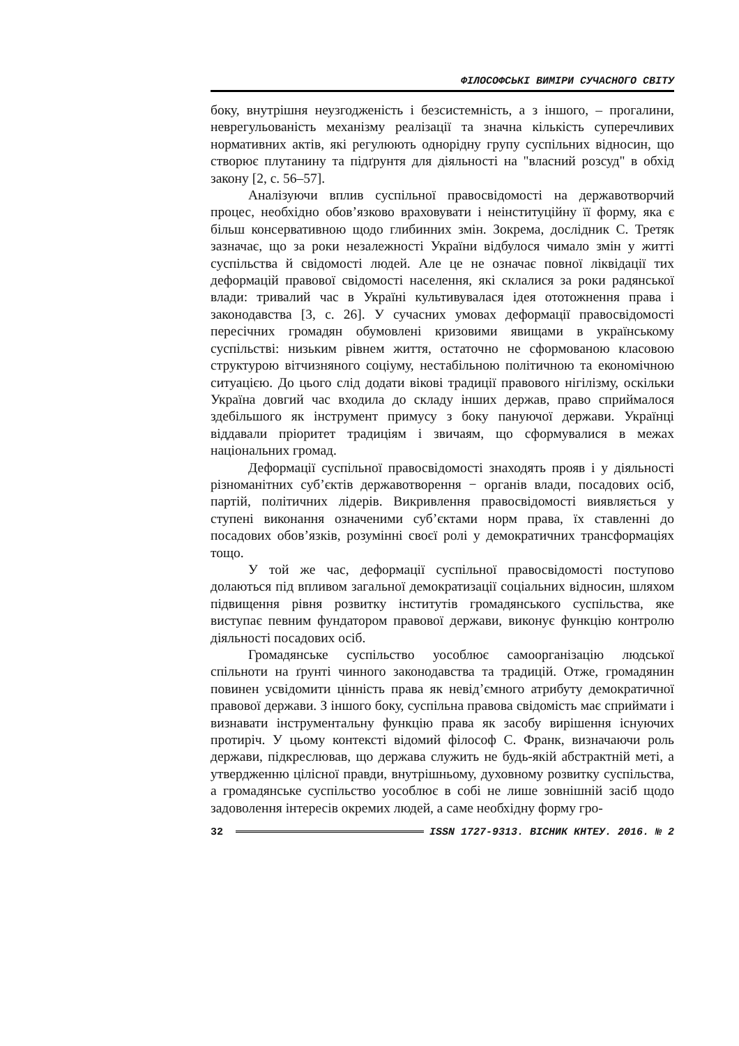ФІЛОСОФСЬКІ ВИМІРИ СУЧАСНОГО СВІТУ
боку, внутрішня неузгодженість і безсистемність, а з іншого, – прогалини, неврегульованість механізму реалізації та значна кількість суперечливих нормативних актів, які регулюють однорідну групу суспільних відносин, що створює плутанину та підґрунтя для діяльності на "власний розсуд" в обхід закону [2, с. 56–57].
Аналізуючи вплив суспільної правосвідомості на державотворчий процес, необхідно обов’язково враховувати і неінституційну її форму, яка є більш консервативною щодо глибинних змін. Зокрема, дослідник С. Третяк зазначає, що за роки незалежності України відбулося чимало змін у житті суспільства й свідомості людей. Але це не означає повної ліквідації тих деформацій правової свідомості населення, які склалися за роки радянської влади: тривалий час в Україні культивувалася ідея ототожнення права і законодавства [3, с. 26]. У сучасних умовах деформації правосвідомості пересічних громадян обумовлені кризовими явищами в українському суспільстві: низьким рівнем життя, остаточно не сформованою класовою структурою вітчизняного соціуму, нестабільною політичною та економічною ситуацією. До цього слід додати вікові традиції правового нігілізму, оскільки Україна довгий час входила до складу інших держав, право сприймалося здебільшого як інструмент примусу з боку пануючої держави. Українці віддавали пріоритет традиціям і звичаям, що сформувалися в межах національних громад.
Деформації суспільної правосвідомості знаходять прояв і у діяльності різноманітних суб’єктів державотворення − органів влади, посадових осіб, партій, політичних лідерів. Викривлення правосвідомості виявляється у ступені виконання означеними суб’єктами норм права, їх ставленні до посадових обов’язків, розумінні своєї ролі у демократичних трансформаціях тощо.
У той же час, деформації суспільної правосвідомості поступово долаються під впливом загальної демократизації соціальних відносин, шляхом підвищення рівня розвитку інститутів громадянського суспільства, яке виступає певним фундатором правової держави, виконує функцію контролю діяльності посадових осіб.
Громадянське суспільство уособлює самоорганізацію людської спільноти на ґрунті чинного законодавства та традицій. Отже, громадянин повинен усвідомити цінність права як невід’ємного атрибуту демократичної правової держави. З іншого боку, суспільна правова свідомість має сприймати і визнавати інструментальну функцію права як засобу вирішення існуючих протиріч. У цьому контексті відомий філософ С. Франк, визначаючи роль держави, підкреслював, що держава служить не будь-якій абстрактній меті, а утвердженню цілісної правди, внутрішньому, духовному розвитку суспільства, а громадянське суспільство уособлює в собі не лише зовнішній засіб щодо задоволення інтересів окремих людей, а саме необхідну форму гро-
32 ISSN 1727-9313. ВІСНИК КНТЕУ. 2016. № 2